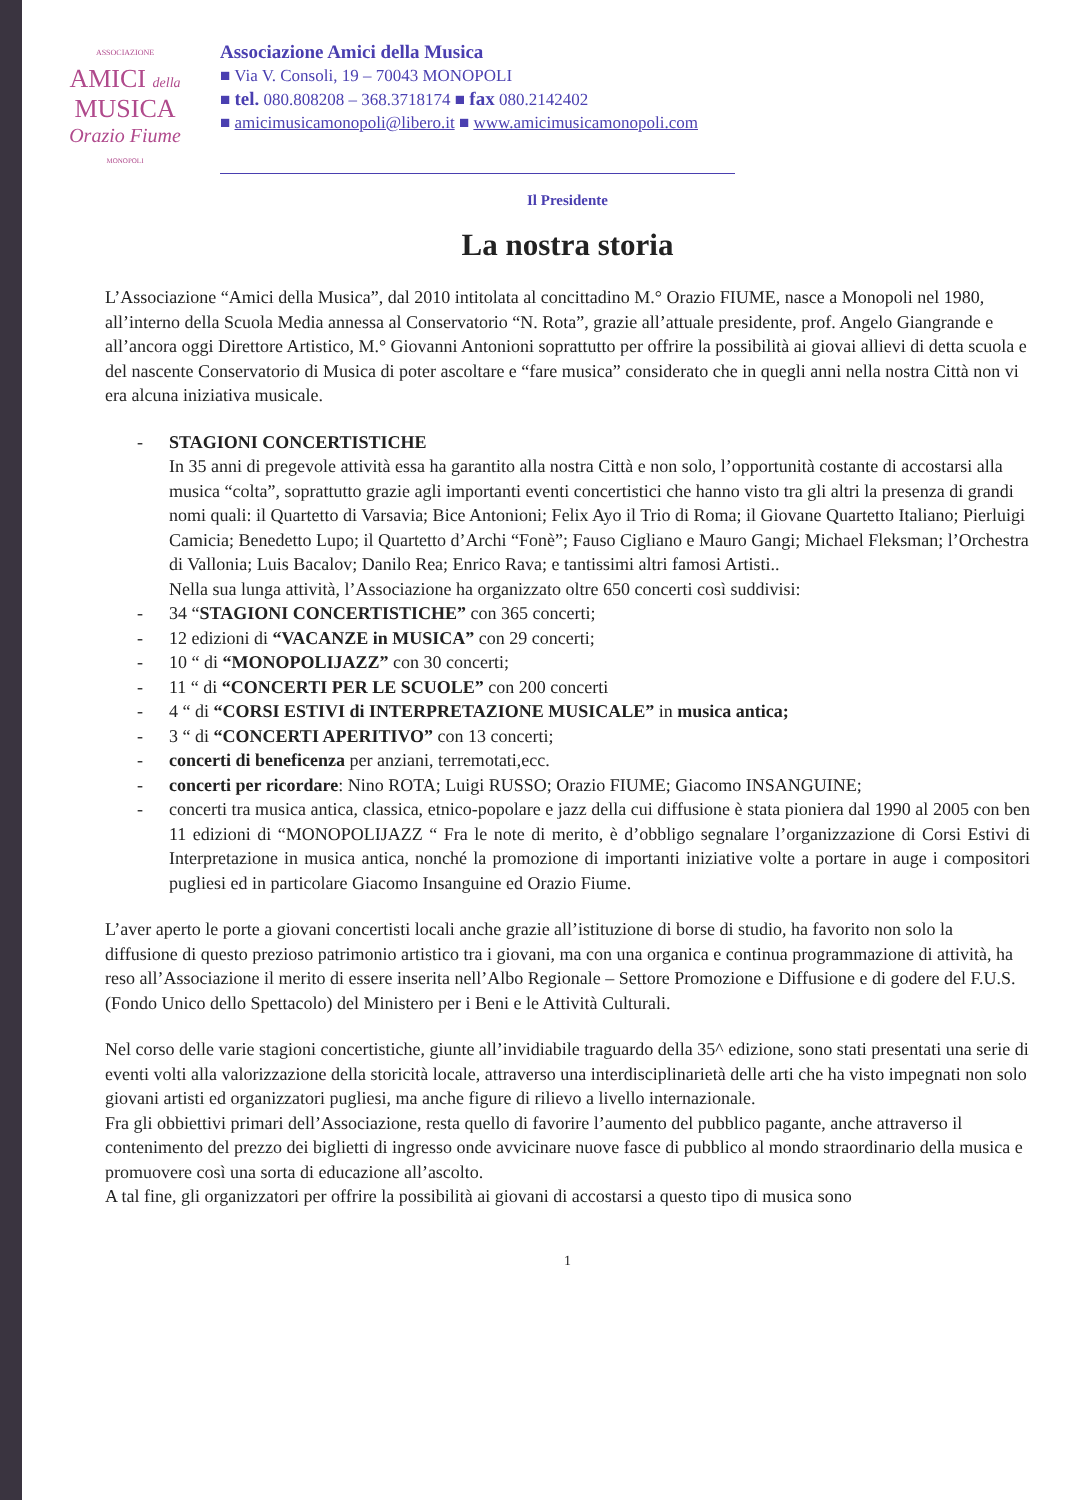ASSOCIAZIONE
AMICI della
MUSICA
Orazio Fiume
MONOPOLI
Associazione Amici della Musica
■ Via V. Consoli, 19 – 70043 MONOPOLI
■ tel. 080.808208 – 368.3718174 ■ fax 080.2142402
■ amicimusicamonopoli@libero.it ■ www.amicimusicamonopoli.com
Il Presidente
La nostra storia
L’Associazione “Amici della Musica”, dal 2010 intitolata al concittadino M.° Orazio FIUME, nasce a Monopoli nel 1980, all’interno della Scuola Media annessa al Conservatorio “N. Rota”, grazie all’attuale presidente, prof. Angelo Giangrande e all’ancora oggi Direttore Artistico, M.° Giovanni Antonioni soprattutto per offrire la possibilità ai giovai allievi di detta scuola e del nascente Conservatorio di Musica di poter ascoltare e “fare musica” considerato che in quegli anni nella nostra Città non vi era alcuna iniziativa musicale.
- STAGIONI CONCERTISTICHE
In 35 anni di pregevole attività essa ha garantito alla nostra Città e non solo, l’opportunità costante di accostarsi alla musica “colta”, soprattutto grazie agli importanti eventi concertistici che hanno visto tra gli altri la presenza di grandi nomi quali: il Quartetto di Varsavia; Bice Antonioni; Felix Ayo il Trio di Roma; il Giovane Quartetto Italiano; Pierluigi Camicia; Benedetto Lupo; il Quartetto d’Archi “Fonè”; Fauso Cigliano e Mauro Gangi; Michael Fleksman; l’Orchestra di Vallonia; Luis Bacalov; Danilo Rea; Enrico Rava; e tantissimi altri famosi Artisti..
Nella sua lunga attività, l’Associazione ha organizzato oltre 650 concerti così suddivisi:
- 34 “STAGIONI CONCERTISTICHE” con 365 concerti;
- 12 edizioni di “VACANZE in MUSICA” con 29 concerti;
- 10 “ di “MONOPOLIJAZZ” con 30 concerti;
- 11 “ di “CONCERTI PER LE SCUOLE” con 200 concerti
- 4 “ di “CORSI ESTIVI di INTERPRETAZIONE MUSICALE” in musica antica;
- 3 “ di “CONCERTI APERITIVO” con 13 concerti;
- concerti di beneficenza per anziani, terremotati,ecc.
- concerti per ricordare: Nino ROTA; Luigi RUSSO; Orazio FIUME; Giacomo INSANGUINE;
- concerti tra musica antica, classica, etnico-popolare e jazz della cui diffusione è stata pioniera dal 1990 al 2005 con ben 11 edizioni di “MONOPOLIJAZZ “ Fra le note di merito, è d’obbligo segnalare l’organizzazione di Corsi Estivi di Interpretazione in musica antica, nonché la promozione di importanti iniziative volte a portare in auge i compositori pugliesi ed in particolare Giacomo Insanguine ed Orazio Fiume.
L’aver aperto le porte a giovani concertisti locali anche grazie all’istituzione di borse di studio, ha favorito non solo la diffusione di questo prezioso patrimonio artistico tra i giovani, ma con una organica e continua programmazione di attività, ha reso all’Associazione il merito di essere inserita nell’Albo Regionale – Settore Promozione e Diffusione e di godere del F.U.S. (Fondo Unico dello Spettacolo) del Ministero per i Beni e le Attività Culturali.
Nel corso delle varie stagioni concertistiche, giunte all’invidiabile traguardo della 35^ edizione, sono stati presentati una serie di eventi volti alla valorizzazione della storicità locale, attraverso una interdisciplinarietà delle arti che ha visto impegnati non solo giovani artisti ed organizzatori pugliesi, ma anche figure di rilievo a livello internazionale.
Fra gli obbiettivi primari dell’Associazione, resta quello di favorire l’aumento del pubblico pagante, anche attraverso il contenimento del prezzo dei biglietti di ingresso onde avvicinare nuove fasce di pubblico al mondo straordinario della musica e promuovere così una sorta di educazione all’ascolto.
A tal fine, gli organizzatori per offrire la possibilità ai giovani di accostarsi a questo tipo di musica sono
1